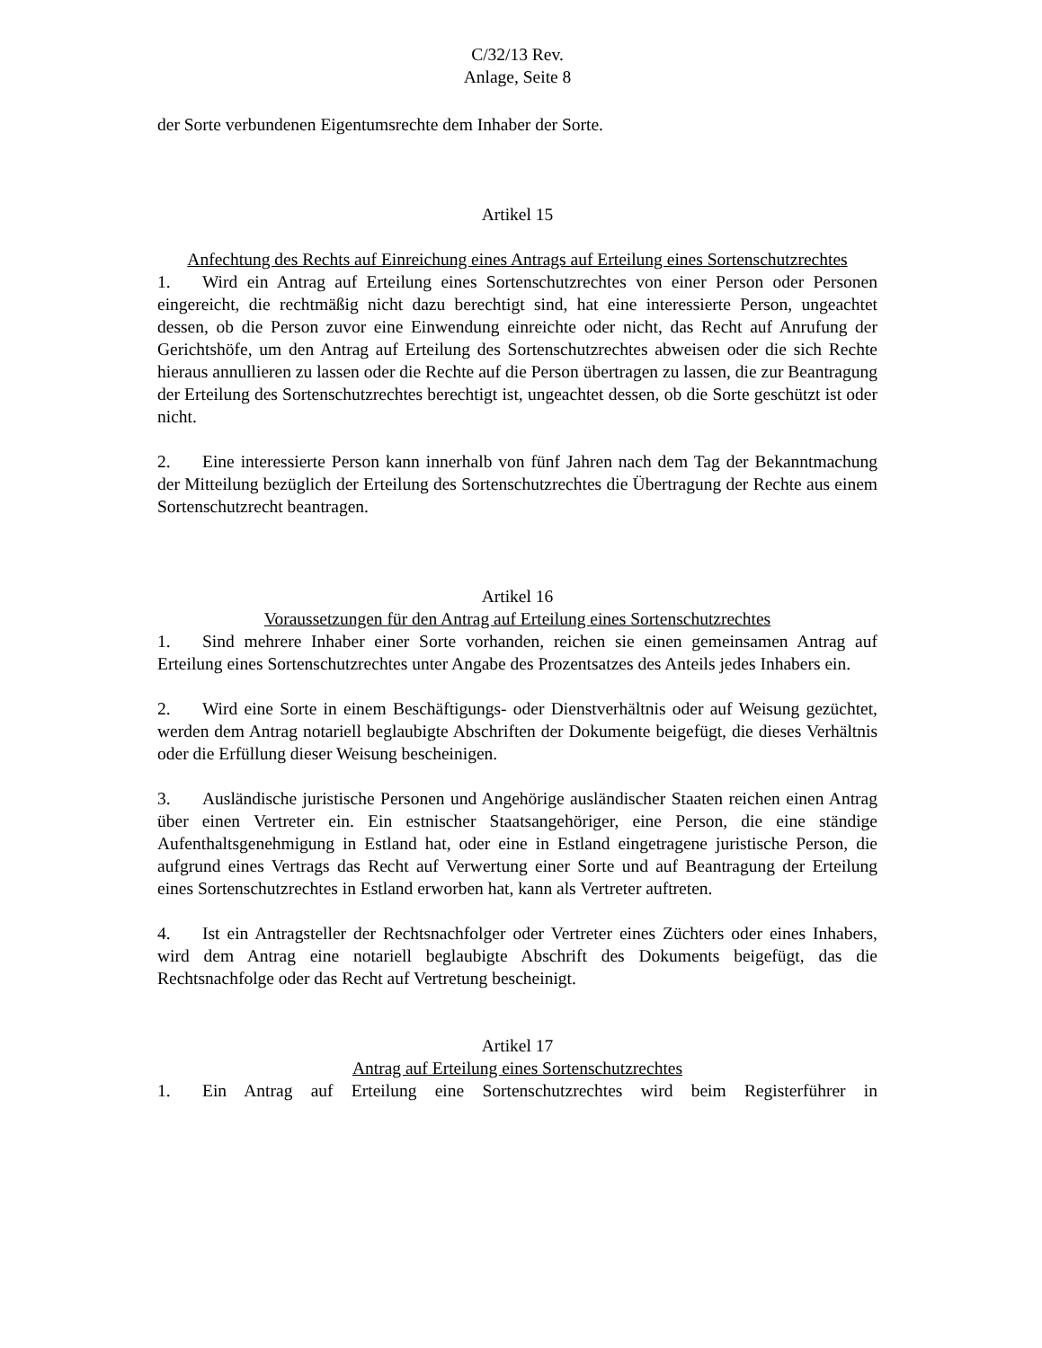C/32/13 Rev.
Anlage, Seite 8
der Sorte verbundenen Eigentumsrechte dem Inhaber der Sorte.
Artikel 15
Anfechtung des Rechts auf Einreichung eines Antrags auf Erteilung eines Sortenschutzrechtes
1. Wird ein Antrag auf Erteilung eines Sortenschutzrechtes von einer Person oder Personen eingereicht, die rechtmäßig nicht dazu berechtigt sind, hat eine interessierte Person, ungeachtet dessen, ob die Person zuvor eine Einwendung einreichte oder nicht, das Recht auf Anrufung der Gerichtshöfe, um den Antrag auf Erteilung des Sortenschutzrechtes abweisen oder die sich Rechte hieraus annullieren zu lassen oder die Rechte auf die Person übertragen zu lassen, die zur Beantragung der Erteilung des Sortenschutzrechtes berechtigt ist, ungeachtet dessen, ob die Sorte geschützt ist oder nicht.
2. Eine interessierte Person kann innerhalb von fünf Jahren nach dem Tag der Bekanntmachung der Mitteilung bezüglich der Erteilung des Sortenschutzrechtes die Übertragung der Rechte aus einem Sortenschutzrecht beantragen.
Artikel 16
Voraussetzungen für den Antrag auf Erteilung eines Sortenschutzrechtes
1. Sind mehrere Inhaber einer Sorte vorhanden, reichen sie einen gemeinsamen Antrag auf Erteilung eines Sortenschutzrechtes unter Angabe des Prozentsatzes des Anteils jedes Inhabers ein.
2. Wird eine Sorte in einem Beschäftigungs- oder Dienstverhältnis oder auf Weisung gezüchtet, werden dem Antrag notariell beglaubigte Abschriften der Dokumente beigefügt, die dieses Verhältnis oder die Erfüllung dieser Weisung bescheinigen.
3. Ausländische juristische Personen und Angehörige ausländischer Staaten reichen einen Antrag über einen Vertreter ein. Ein estnischer Staatsangehöriger, eine Person, die eine ständige Aufenthaltsgenehmigung in Estland hat, oder eine in Estland eingetragene juristische Person, die aufgrund eines Vertrags das Recht auf Verwertung einer Sorte und auf Beantragung der Erteilung eines Sortenschutzrechtes in Estland erworben hat, kann als Vertreter auftreten.
4. Ist ein Antragsteller der Rechtsnachfolger oder Vertreter eines Züchters oder eines Inhabers, wird dem Antrag eine notariell beglaubigte Abschrift des Dokuments beigefügt, das die Rechtsnachfolge oder das Recht auf Vertretung bescheinigt.
Artikel 17
Antrag auf Erteilung eines Sortenschutzrechtes
1. Ein Antrag auf Erteilung eine Sortenschutzrechtes wird beim Registerführer in